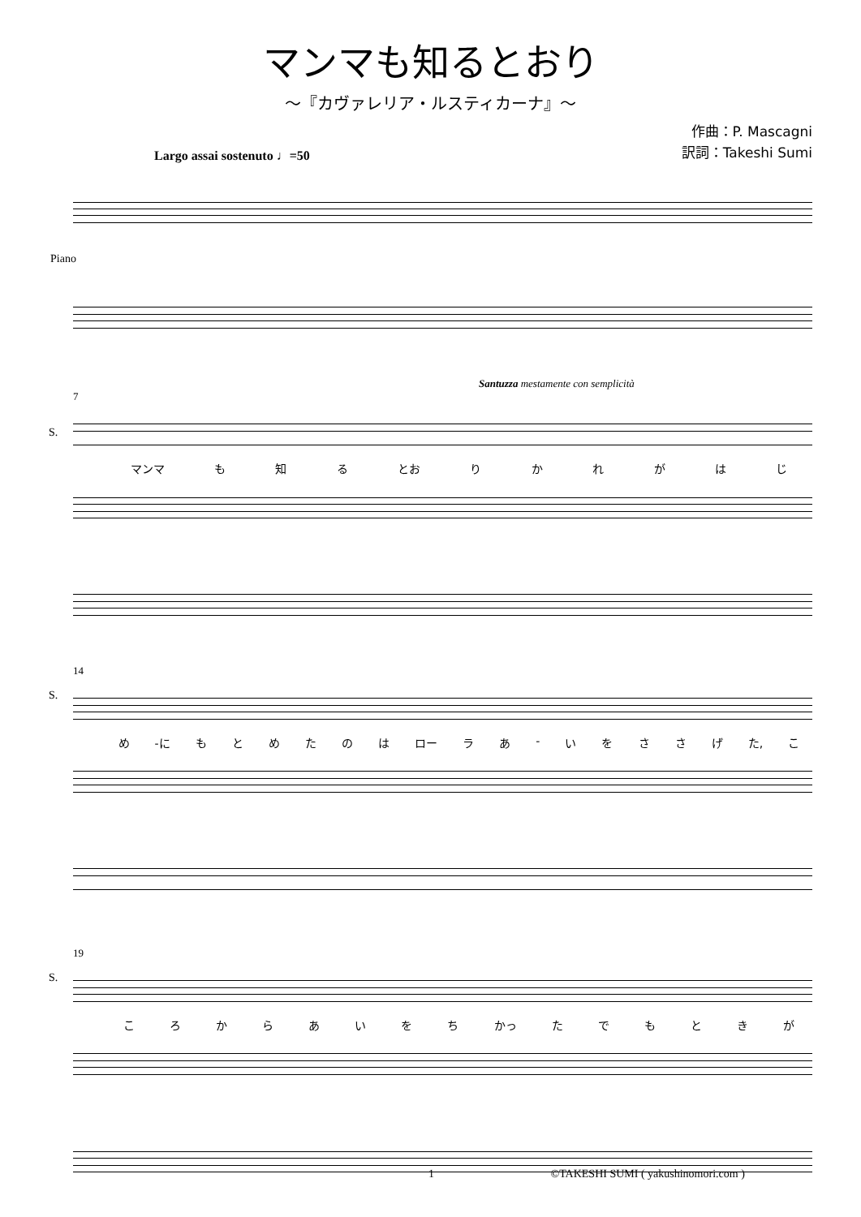マンマも知るとおり
～『カヴァレリア・ルスティカーナ』～
作曲：P. Mascagni
訳詞：Takeshi Sumi
Largo assai sostenuto ♩=50
Piano
Santuzza mestamente con semplicità
7
S.
マンマ も知る とお りかれがはじ
14
S.
め -に もとめたのは ロー ラあ - いをささげ た, こ
19
S.
ころからあいをち かっ たでもときが
1 ©TAKESHI SUMI ( yakushinomori.com )